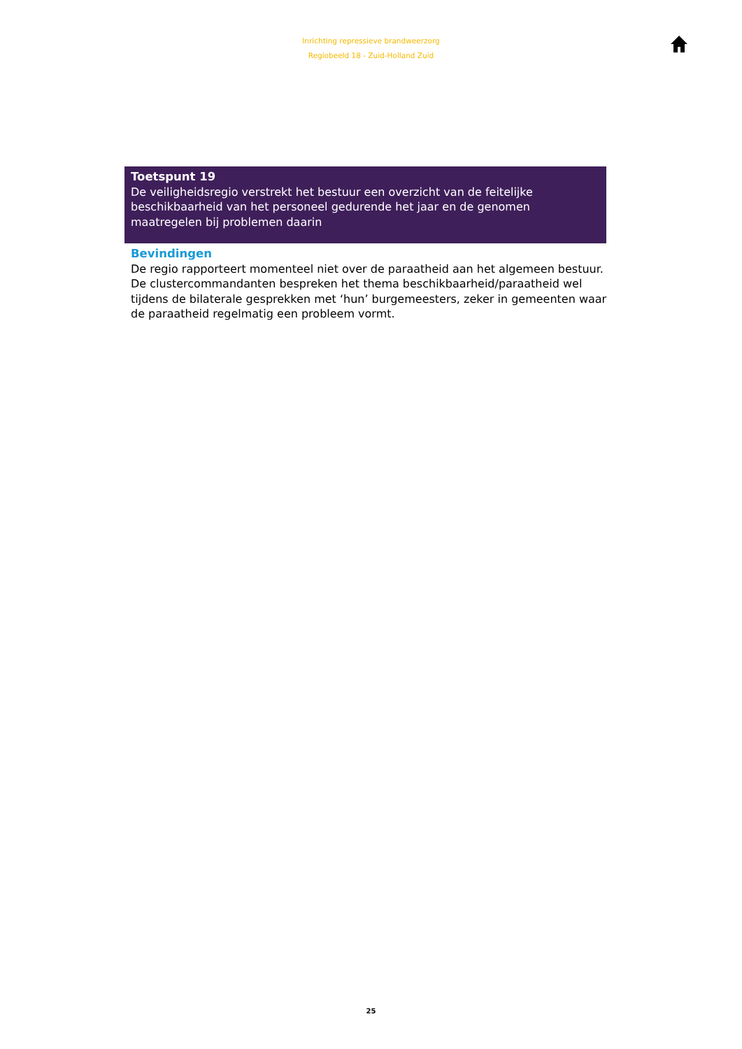Inrichting repressieve brandweerzorg
Regiobeeld 18 - Zuid-Holland Zuid
Toetspunt 19
De veiligheidsregio verstrekt het bestuur een overzicht van de feitelijke beschikbaarheid van het personeel gedurende het jaar en de genomen maatregelen bij problemen daarin
Bevindingen
De regio rapporteert momenteel niet over de paraatheid aan het algemeen bestuur. De clustercommandanten bespreken het thema beschikbaarheid/paraatheid wel tijdens de bilaterale gesprekken met ‘hun’ burgemeesters, zeker in gemeenten waar de paraatheid regelmatig een probleem vormt.
25